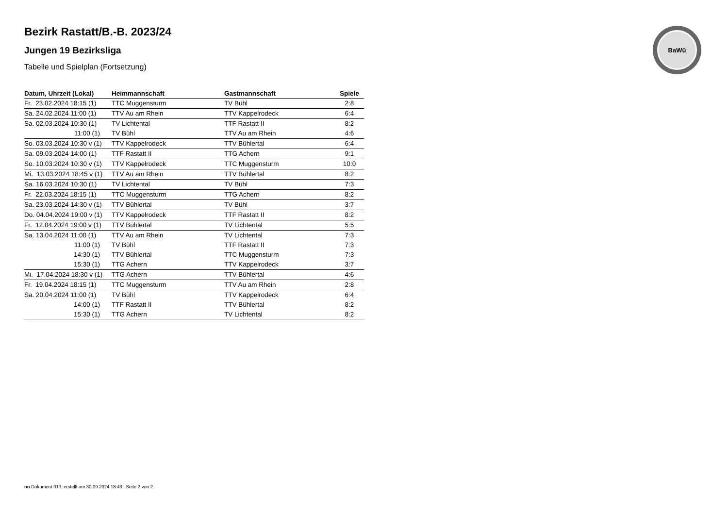BaWü
Bezirk Rastatt/B.-B. 2023/24
Jungen 19 Bezirksliga
Tabelle und Spielplan (Fortsetzung)
| Datum, Uhrzeit (Lokal) | Heimmannschaft | Gastmannschaft | Spiele |
| --- | --- | --- | --- |
| Fr. 23.02.2024 18:15 (1) | TTC Muggensturm | TV Bühl | 2:8 |
| Sa. 24.02.2024 11:00 (1) | TTV Au am Rhein | TTV Kappelrodeck | 6:4 |
| Sa. 02.03.2024 10:30 (1) | TV Lichtental | TTF Rastatt II | 8:2 |
| 11:00 (1) | TV Bühl | TTV Au am Rhein | 4:6 |
| So. 03.03.2024 10:30 v (1) | TTV Kappelrodeck | TTV Bühlertal | 6:4 |
| Sa. 09.03.2024 14:00 (1) | TTF Rastatt II | TTG Achern | 9:1 |
| So. 10.03.2024 10:30 v (1) | TTV Kappelrodeck | TTC Muggensturm | 10:0 |
| Mi. 13.03.2024 18:45 v (1) | TTV Au am Rhein | TTV Bühlertal | 8:2 |
| Sa. 16.03.2024 10:30 (1) | TV Lichtental | TV Bühl | 7:3 |
| Fr. 22.03.2024 18:15 (1) | TTC Muggensturm | TTG Achern | 8:2 |
| Sa. 23.03.2024 14:30 v (1) | TTV Bühlertal | TV Bühl | 3:7 |
| Do. 04.04.2024 19:00 v (1) | TTV Kappelrodeck | TTF Rastatt II | 8:2 |
| Fr. 12.04.2024 19:00 v (1) | TTV Bühlertal | TV Lichtental | 5:5 |
| Sa. 13.04.2024 11:00 (1) | TTV Au am Rhein | TV Lichtental | 7:3 |
| 11:00 (1) | TV Bühl | TTF Rastatt II | 7:3 |
| 14:30 (1) | TTV Bühlertal | TTC Muggensturm | 7:3 |
| 15:30 (1) | TTG Achern | TTV Kappelrodeck | 3:7 |
| Mi. 17.04.2024 18:30 v (1) | TTG Achern | TTV Bühlertal | 4:6 |
| Fr. 19.04.2024 18:15 (1) | TTC Muggensturm | TTV Au am Rhein | 2:8 |
| Sa. 20.04.2024 11:00 (1) | TV Bühl | TTV Kappelrodeck | 6:4 |
| 14:00 (1) | TTF Rastatt II | TTV Bühlertal | 8:2 |
| 15:30 (1) | TTG Achern | TV Lichtental | 8:2 |
nu.Dokument 013, erstellt am 30.09.2024 18:43 | Seite 2 von 2